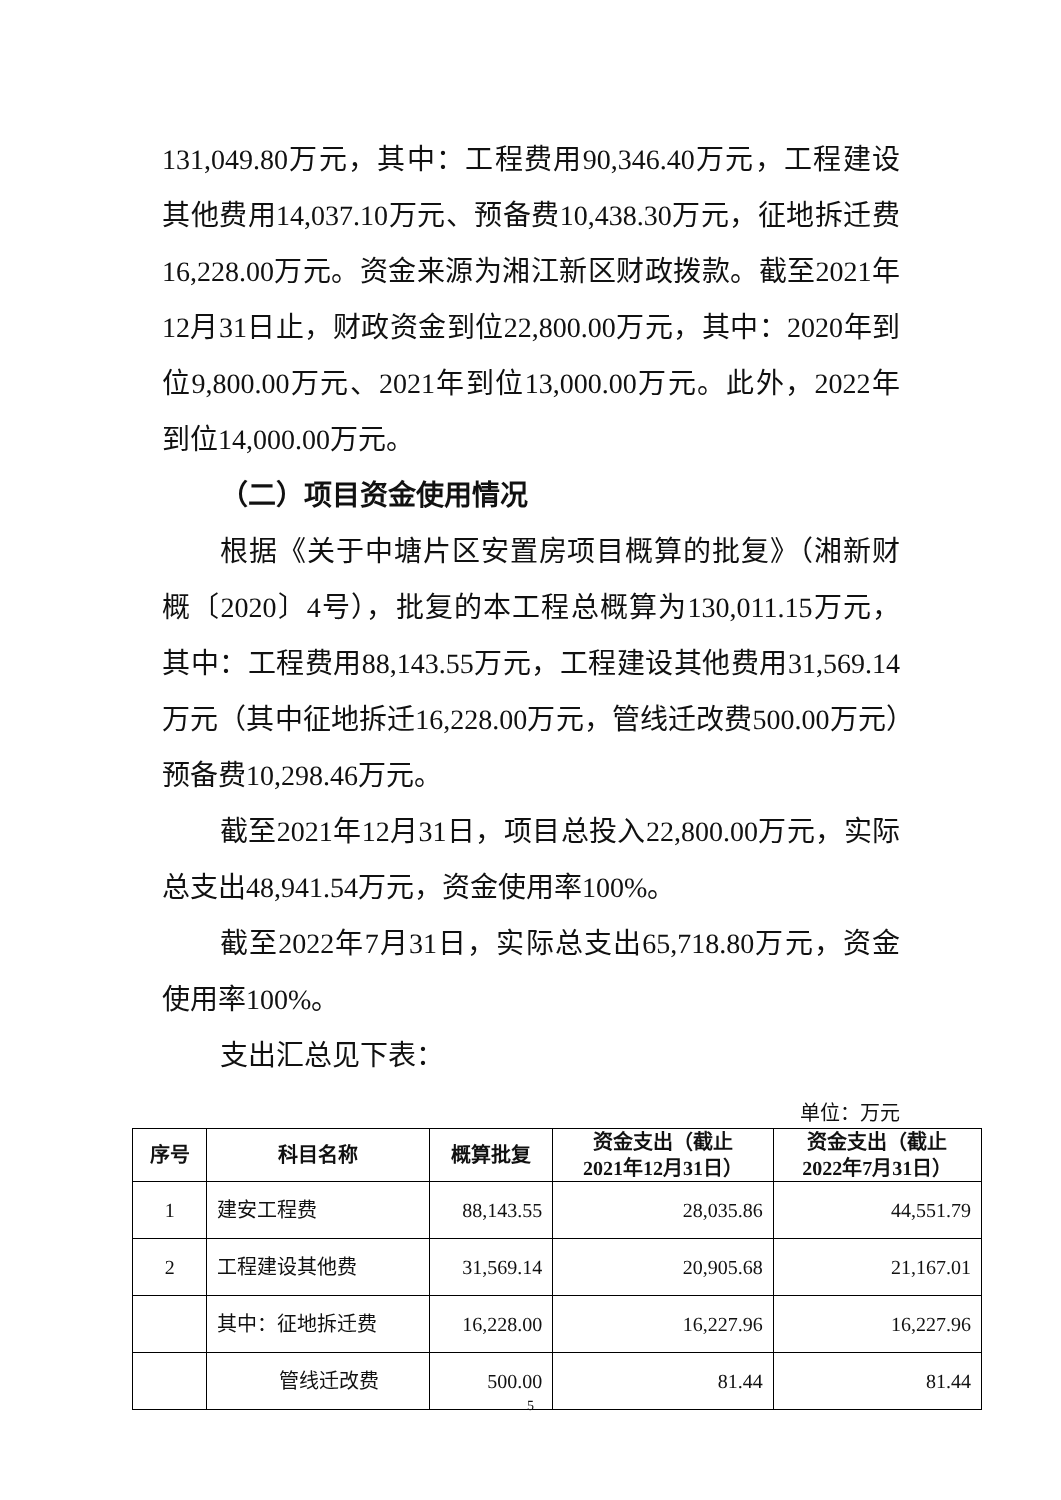131,049.80万元，其中：工程费用90,346.40万元，工程建设其他费用14,037.10万元、预备费10,438.30万元，征地拆迁费16,228.00万元。资金来源为湘江新区财政拨款。截至2021年12月31日止，财政资金到位22,800.00万元，其中：2020年到位9,800.00万元、2021年到位13,000.00万元。此外，2022年到位14,000.00万元。
（二）项目资金使用情况
根据《关于中塘片区安置房项目概算的批复》（湘新财概〔2020〕4号），批复的本工程总概算为130,011.15万元，其中：工程费用88,143.55万元，工程建设其他费用31,569.14万元（其中征地拆迁16,228.00万元，管线迁改费500.00万元）预备费10,298.46万元。
截至2021年12月31日，项目总投入22,800.00万元，实际总支出48,941.54万元，资金使用率100%。
截至2022年7月31日，实际总支出65,718.80万元，资金使用率100%。
支出汇总见下表：
单位：万元
| 序号 | 科目名称 | 概算批复 | 资金支出（截止 2021年12月31日） | 资金支出（截止 2022年7月31日） |
| --- | --- | --- | --- | --- |
| 1 | 建安工程费 | 88,143.55 | 28,035.86 | 44,551.79 |
| 2 | 工程建设其他费 | 31,569.14 | 20,905.68 | 21,167.01 |
| | 其中：征地拆迁费 | 16,228.00 | 16,227.96 | 16,227.96 |
| | 管线迁改费 | 500.00 | 81.44 | 81.44 |
5